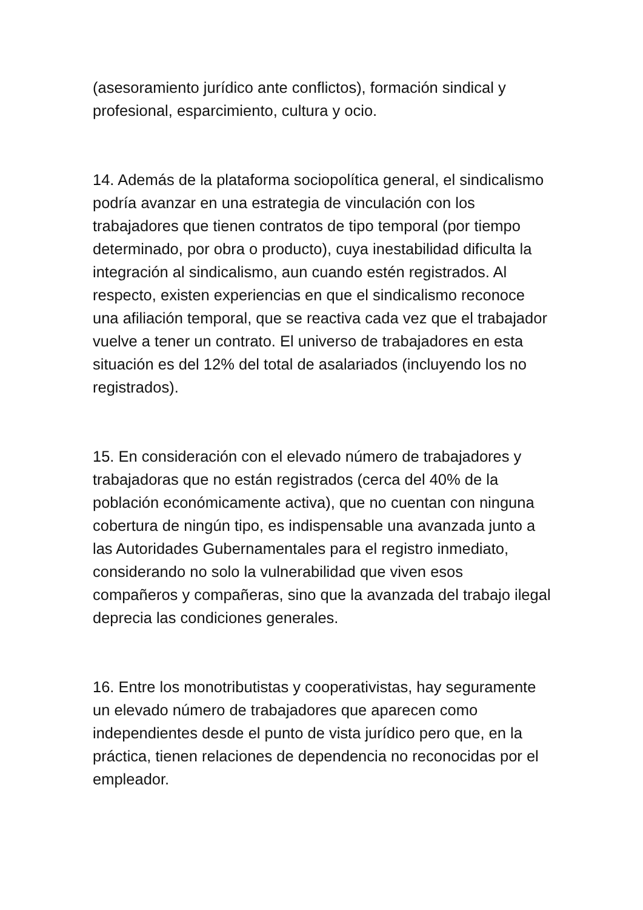(asesoramiento jurídico ante conflictos), formación sindical y profesional, esparcimiento, cultura y ocio.
14. Además de la plataforma sociopolítica general, el sindicalismo podría avanzar en una estrategia de vinculación con los trabajadores que tienen contratos de tipo temporal (por tiempo determinado, por obra o producto), cuya inestabilidad dificulta la integración al sindicalismo, aun cuando estén registrados. Al respecto, existen experiencias en que el sindicalismo reconoce una afiliación temporal, que se reactiva cada vez que el trabajador vuelve a tener un contrato. El universo de trabajadores en esta situación es del 12% del total de asalariados (incluyendo los no registrados).
15. En consideración con el elevado número de trabajadores y trabajadoras que no están registrados (cerca del 40% de la población económicamente activa), que no cuentan con ninguna cobertura de ningún tipo, es indispensable una avanzada junto a las Autoridades Gubernamentales para el registro inmediato, considerando no solo la vulnerabilidad que viven esos compañeros y compañeras, sino que la avanzada del trabajo ilegal deprecia las condiciones generales.
16. Entre los monotributistas y cooperativistas, hay seguramente un elevado número de trabajadores que aparecen como independientes desde el punto de vista jurídico pero que, en la práctica, tienen relaciones de dependencia no reconocidas por el empleador.